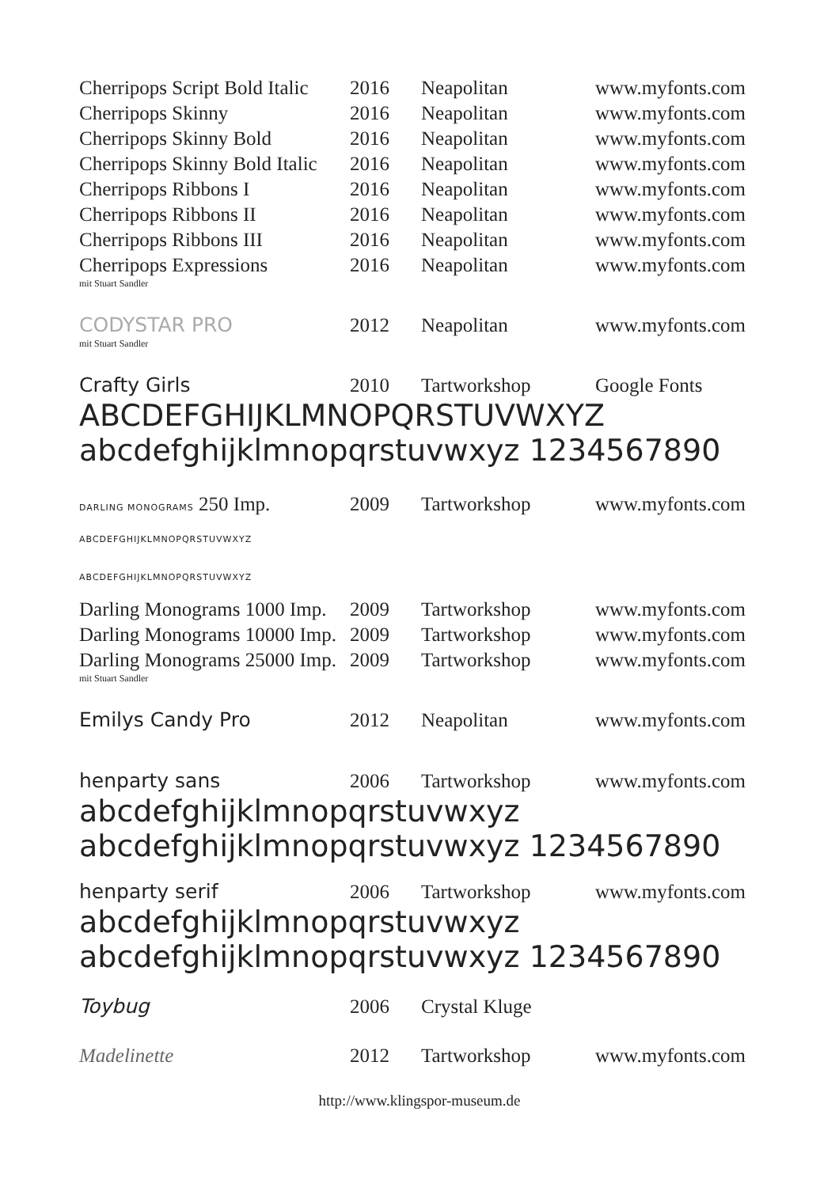| Cherripops Script Bold Italic | 2016 | Neapolitan | www.myfonts.com |
| Cherripops Skinny | 2016 | Neapolitan | www.myfonts.com |
| Cherripops Skinny Bold | 2016 | Neapolitan | www.myfonts.com |
| Cherripops Skinny Bold Italic | 2016 | Neapolitan | www.myfonts.com |
| Cherripops Ribbons I | 2016 | Neapolitan | www.myfonts.com |
| Cherripops Ribbons II | 2016 | Neapolitan | www.myfonts.com |
| Cherripops Ribbons III | 2016 | Neapolitan | www.myfonts.com |
| Cherripops Expressions mit Stuart Sandler | 2016 | Neapolitan | www.myfonts.com |
| CODYSTAR PRO mit Stuart Sandler | 2012 | Neapolitan | www.myfonts.com |
| Crafty Girls | 2010 | Tartworkshop | Google Fonts |
| ABCDEFGHIJKLMNOPQRSTUVWXYZ abcdefghijklmnopqrstuvwxyz 1234567890 | | | |
| DARLING MONOGRAMS 250 Imp. | 2009 | Tartworkshop | www.myfonts.com |
| ABCDEFGHIJKLMNOPQRSTUVWXYZ | | | |
| ABCDEFGHIJKLMNOPQRSTUVWXYZ | | | |
| Darling Monograms 1000 Imp. | 2009 | Tartworkshop | www.myfonts.com |
| Darling Monograms 10000 Imp. | 2009 | Tartworkshop | www.myfonts.com |
| Darling Monograms 25000 Imp. mit Stuart Sandler | 2009 | Tartworkshop | www.myfonts.com |
| Emilys Candy Pro | 2012 | Neapolitan | www.myfonts.com |
| henparty sans | 2006 | Tartworkshop | www.myfonts.com |
| abcdefghijklmnopqrstuvwxyz abcdefghijklmnopqrstuvwxyz 1234567890 | | | |
| henparty serif | 2006 | Tartworkshop | www.myfonts.com |
| abcdefghijklmnopqrstuvwxyz abcdefghijklmnopqrstuvwxyz 1234567890 | | | |
| Toybug | 2006 | Crystal Kluge | |
| Madelinette | 2012 | Tartworkshop | www.myfonts.com |
http://www.klingspor-museum.de